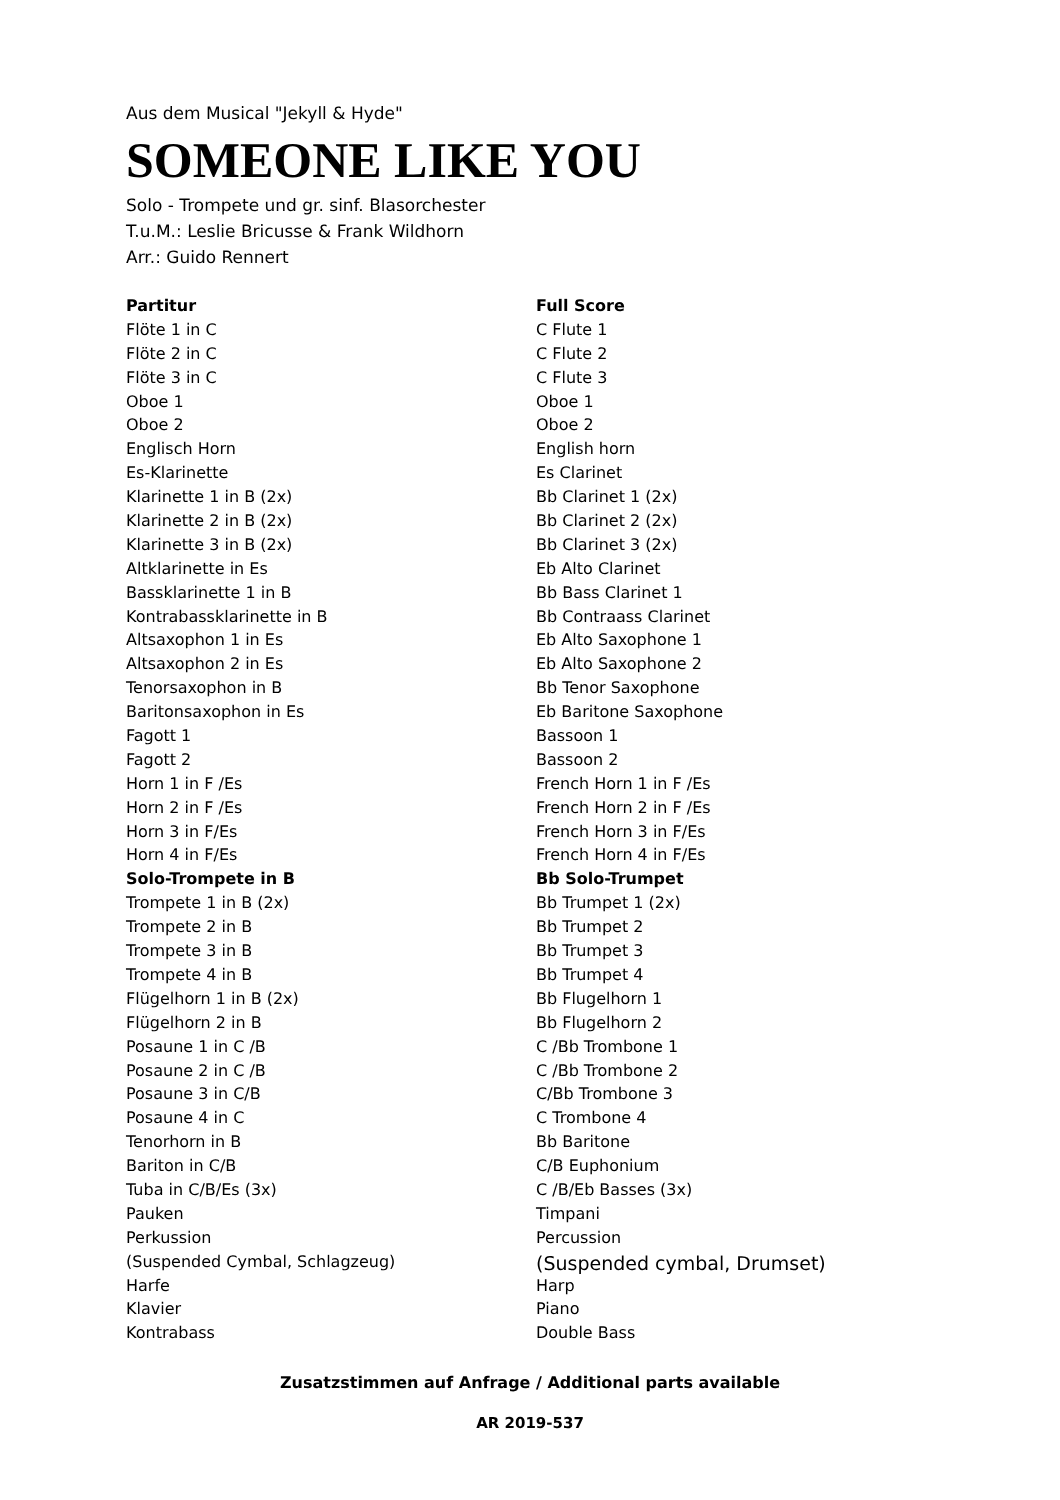Aus dem Musical "Jekyll & Hyde"
SOMEONE LIKE YOU
Solo - Trompete und gr. sinf. Blasorchester
T.u.M.: Leslie Bricusse & Frank Wildhorn
Arr.: Guido Rennert
| Partitur | Full Score |
| --- | --- |
| Flöte 1 in C | C Flute 1 |
| Flöte 2 in C | C Flute 2 |
| Flöte 3 in C | C Flute 3 |
| Oboe 1 | Oboe 1 |
| Oboe 2 | Oboe 2 |
| Englisch Horn | English horn |
| Es-Klarinette | Es Clarinet |
| Klarinette 1 in B (2x) | Bb Clarinet 1 (2x) |
| Klarinette 2 in B (2x) | Bb Clarinet 2 (2x) |
| Klarinette 3 in B (2x) | Bb Clarinet 3 (2x) |
| Altklarinette in Es | Eb Alto Clarinet |
| Bassklarinette 1 in B | Bb Bass Clarinet 1 |
| Kontrabassklarinette in B | Bb Contraass Clarinet |
| Altsaxophon 1 in Es | Eb Alto Saxophone 1 |
| Altsaxophon 2 in Es | Eb Alto Saxophone 2 |
| Tenorsaxophon in B | Bb Tenor Saxophone |
| Baritonsaxophon in Es | Eb Baritone Saxophone |
| Fagott 1 | Bassoon 1 |
| Fagott 2 | Bassoon 2 |
| Horn 1 in F /Es | French Horn 1 in F /Es |
| Horn 2 in F /Es | French Horn 2 in F /Es |
| Horn 3 in F/Es | French Horn 3 in F/Es |
| Horn 4 in F/Es | French Horn 4 in F/Es |
| Solo-Trompete in B | Bb Solo-Trumpet |
| Trompete 1 in B (2x) | Bb Trumpet 1 (2x) |
| Trompete 2 in B | Bb Trumpet 2 |
| Trompete 3 in B | Bb Trumpet 3 |
| Trompete 4 in B | Bb Trumpet 4 |
| Flügelhorn 1 in B (2x) | Bb Flugelhorn 1 |
| Flügelhorn 2 in B | Bb Flugelhorn 2 |
| Posaune 1 in C /B | C /Bb Trombone 1 |
| Posaune 2 in C /B | C /Bb Trombone 2 |
| Posaune 3 in C/B | C/Bb Trombone 3 |
| Posaune 4 in C | C Trombone 4 |
| Tenorhorn in B | Bb Baritone |
| Bariton in C/B | C/B Euphonium |
| Tuba in C/B/Es (3x) | C /B/Eb Basses (3x) |
| Pauken | Timpani |
| Perkussion | Percussion |
| (Suspended Cymbal, Schlagzeug) | (Suspended cymbal, Drumset) |
| Harfe | Harp |
| Klavier | Piano |
| Kontrabass | Double Bass |
Zusatzstimmen auf Anfrage / Additional parts available
AR 2019-537